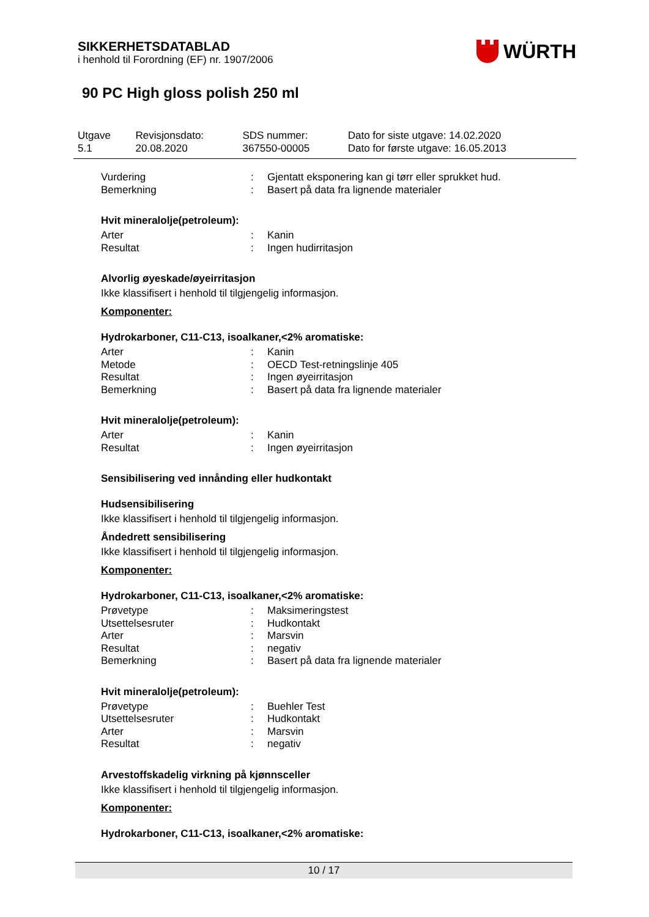SIKKERHETSDATABLAD
i henhold til Forordning (EF) nr. 1907/2006
WÜRTH
90 PC High gloss polish 250 ml
| Utgave 5.1 | Revisjonsdato: 20.08.2020 | SDS nummer: 367550-00005 | Dato for siste utgave: 14.02.2020 Dato for første utgave: 16.05.2013 |
| Vurdering | : | Gjentatt eksponering kan gi tørr eller sprukket hud. |
| Bemerkning | : | Basert på data fra lignende materialer |
Hvit mineralolje(petroleum):
| Arter | : | Kanin |
| Resultat | : | Ingen hudirritasjon |
Alvorlig øyeskade/øyeirritasjon
Ikke klassifisert i henhold til tilgjengelig informasjon.
Komponenter:
Hydrokarboner, C11-C13, isoalkaner,<2% aromatiske:
| Arter | : | Kanin |
| Metode | : | OECD Test-retningslinje 405 |
| Resultat | : | Ingen øyeirritasjon |
| Bemerkning | : | Basert på data fra lignende materialer |
Hvit mineralolje(petroleum):
| Arter | : | Kanin |
| Resultat | : | Ingen øyeirritasjon |
Sensibilisering ved innånding eller hudkontakt
Hudsensibilisering
Ikke klassifisert i henhold til tilgjengelig informasjon.
Åndedrett sensibilisering
Ikke klassifisert i henhold til tilgjengelig informasjon.
Komponenter:
Hydrokarboner, C11-C13, isoalkaner,<2% aromatiske:
| Prøvetype | : | Maksimeringstest |
| Utsettelsesruter | : | Hudkontakt |
| Arter | : | Marsvin |
| Resultat | : | negativ |
| Bemerkning | : | Basert på data fra lignende materialer |
Hvit mineralolje(petroleum):
| Prøvetype | : | Buehler Test |
| Utsettelsesruter | : | Hudkontakt |
| Arter | : | Marsvin |
| Resultat | : | negativ |
Arvestoffskadelig virkning på kjønnsceller
Ikke klassifisert i henhold til tilgjengelig informasjon.
Komponenter:
Hydrokarboner, C11-C13, isoalkaner,<2% aromatiske:
10 / 17